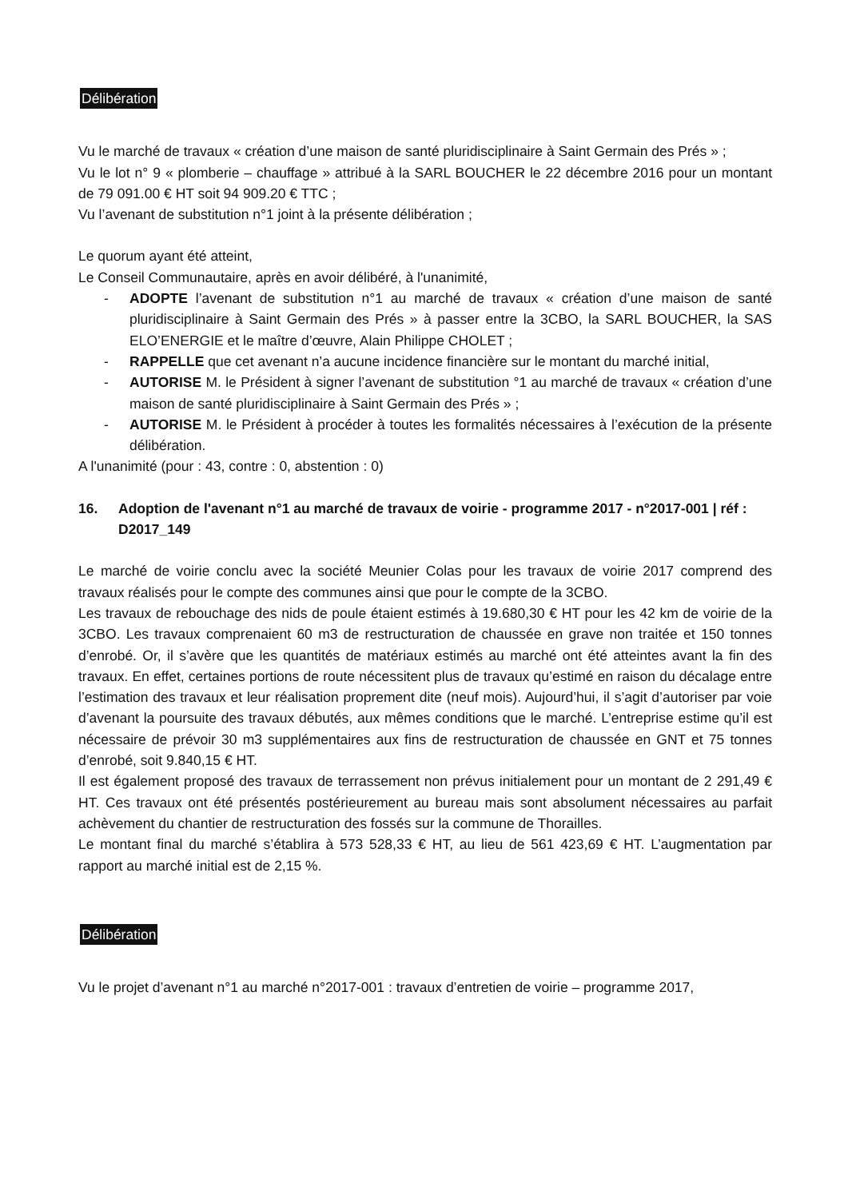Délibération
Vu le marché de travaux « création d’une maison de santé pluridisciplinaire à Saint Germain des Prés » ;
Vu le lot n° 9 « plomberie – chauffage » attribué à la SARL BOUCHER le 22 décembre 2016 pour un montant de 79 091.00 € HT soit 94 909.20 € TTC ;
Vu l’avenant de substitution n°1 joint à la présente délibération ;
Le quorum ayant été atteint,
Le Conseil Communautaire, après en avoir délibéré, à l'unanimité,
- ADOPTE l’avenant de substitution n°1 au marché de travaux « création d’une maison de santé pluridisciplinaire à Saint Germain des Prés » à passer entre la 3CBO, la SARL BOUCHER, la SAS ELO’ENERGIE et le maître d’œuvre, Alain Philippe CHOLET ;
- RAPPELLE que cet avenant n’a aucune incidence financière sur le montant du marché initial,
- AUTORISE M. le Président à signer l’avenant de substitution °1 au marché de travaux « création d’une maison de santé pluridisciplinaire à Saint Germain des Prés » ;
- AUTORISE M. le Président à procéder à toutes les formalités nécessaires à l’exécution de la présente délibération.
A l'unanimité (pour : 43, contre : 0, abstention : 0)
16. Adoption de l'avenant n°1 au marché de travaux de voirie - programme 2017 - n°2017-001 | réf : D2017_149
Le marché de voirie conclu avec la société Meunier Colas pour les travaux de voirie 2017 comprend des travaux réalisés pour le compte des communes ainsi que pour le compte de la 3CBO.
Les travaux de rebouchage des nids de poule étaient estimés à 19.680,30 € HT pour les 42 km de voirie de la 3CBO. Les travaux comprenaient 60 m3 de restructuration de chaussée en grave non traitée et 150 tonnes d’enrobé. Or, il s’avère que les quantités de matériaux estimés au marché ont été atteintes avant la fin des travaux. En effet, certaines portions de route nécessitent plus de travaux qu’estimé en raison du décalage entre l’estimation des travaux et leur réalisation proprement dite (neuf mois). Aujourd’hui, il s’agit d’autoriser par voie d’avenant la poursuite des travaux débutés, aux mêmes conditions que le marché. L’entreprise estime qu’il est nécessaire de prévoir 30 m3 supplémentaires aux fins de restructuration de chaussée en GNT et 75 tonnes d’enrobé, soit 9.840,15 € HT.
Il est également proposé des travaux de terrassement non prévus initialement pour un montant de 2 291,49 € HT. Ces travaux ont été présentés postérieurement au bureau mais sont absolument nécessaires au parfait achèvement du chantier de restructuration des fossés sur la commune de Thorailles.
Le montant final du marché s’établira à 573 528,33 € HT, au lieu de 561 423,69 € HT. L’augmentation par rapport au marché initial est de 2,15 %.
Délibération
Vu le projet d’avenant n°1 au marché n°2017-001 : travaux d’entretien de voirie – programme 2017,